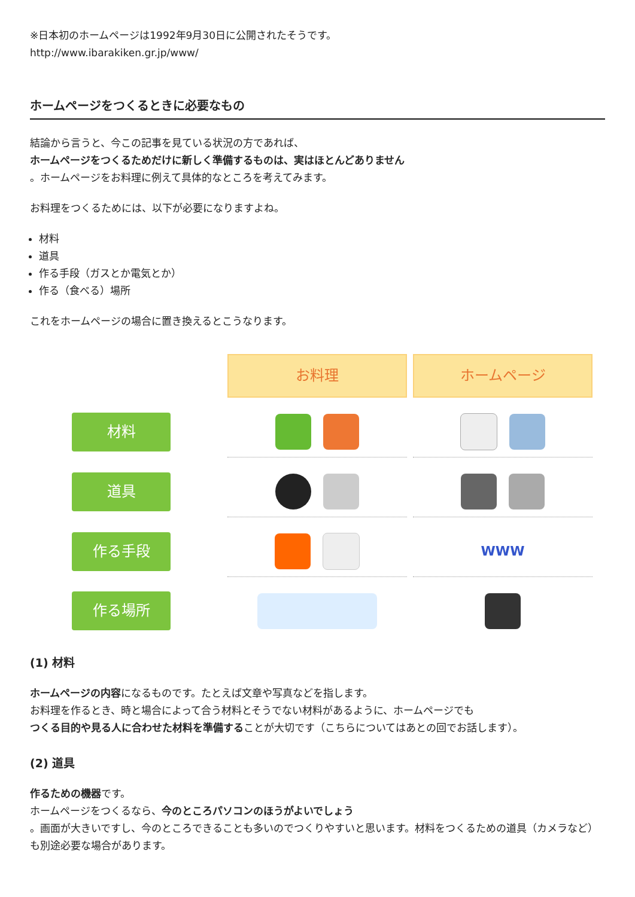※日本初のホームページは1992年9月30日に公開されたそうです。
http://www.ibarakiken.gr.jp/www/
ホームページをつくるときに必要なもの
結論から言うと、今この記事を見ている状況の方であれば、
ホームページをつくるためだけに新しく準備するものは、実はほとんどありません
。ホームページをお料理に例えて具体的なところを考えてみます。
お料理をつくるためには、以下が必要になりますよね。
材料
道具
作る手段（ガスとか電気とか）
作る（食べる）場所
これをホームページの場合に置き換えるとこうなります。
お料理
ホームページ
材料
道具
作る手段
WWW
作る場所
(1) 材料
ホームページの内容になるものです。たとえば文章や写真などを指します。
お料理を作るとき、時と場合によって合う材料とそうでない材料があるように、ホームページでも
つくる目的や見る人に合わせた材料を準備することが大切です（こちらについてはあとの回でお話します）。
(2) 道具
作るための機器です。
ホームページをつくるなら、今のところパソコンのほうがよいでしょう
。画面が大きいですし、今のところできることも多いのでつくりやすいと思います。材料をつくるための道具（カメラなど）も別途必要な場合があります。